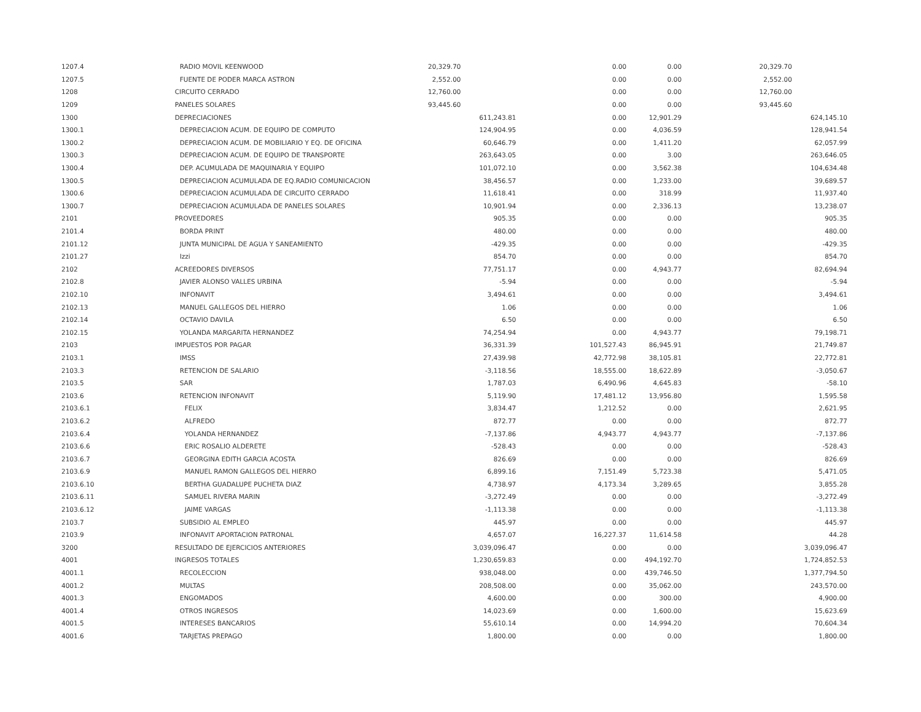| 1207.4 | RADIO MOVIL KEENWOOD | 20,329.70 | | 0.00 | 0.00 | 20,329.70 | |
| 1207.5 | FUENTE DE PODER MARCA ASTRON | 2,552.00 | | 0.00 | 0.00 | 2,552.00 | |
| 1208 | CIRCUITO CERRADO | 12,760.00 | | 0.00 | 0.00 | 12,760.00 | |
| 1209 | PANELES SOLARES | 93,445.60 | | 0.00 | 0.00 | 93,445.60 | |
| 1300 | DEPRECIACIONES | | 611,243.81 | 0.00 | 12,901.29 | | 624,145.10 |
| 1300.1 | DEPRECIACION ACUM. DE EQUIPO DE COMPUTO | | 124,904.95 | 0.00 | 4,036.59 | | 128,941.54 |
| 1300.2 | DEPRECIACION ACUM. DE MOBILIARIO Y EQ. DE OFICINA | | 60,646.79 | 0.00 | 1,411.20 | | 62,057.99 |
| 1300.3 | DEPRECIACION ACUM. DE EQUIPO DE TRANSPORTE | | 263,643.05 | 0.00 | 3.00 | | 263,646.05 |
| 1300.4 | DEP. ACUMULADA DE MAQUINARIA Y EQUIPO | | 101,072.10 | 0.00 | 3,562.38 | | 104,634.48 |
| 1300.5 | DEPRECIACION ACUMULADA DE EQ.RADIO COMUNICACION | | 38,456.57 | 0.00 | 1,233.00 | | 39,689.57 |
| 1300.6 | DEPRECIACION ACUMULADA DE CIRCUITO CERRADO | | 11,618.41 | 0.00 | 318.99 | | 11,937.40 |
| 1300.7 | DEPRECIACION ACUMULADA DE PANELES SOLARES | | 10,901.94 | 0.00 | 2,336.13 | | 13,238.07 |
| 2101 | PROVEEDORES | | 905.35 | 0.00 | 0.00 | | 905.35 |
| 2101.4 | BORDA PRINT | | 480.00 | 0.00 | 0.00 | | 480.00 |
| 2101.12 | JUNTA MUNICIPAL DE AGUA Y SANEAMIENTO | | -429.35 | 0.00 | 0.00 | | -429.35 |
| 2101.27 | Izzi | | 854.70 | 0.00 | 0.00 | | 854.70 |
| 2102 | ACREEDORES DIVERSOS | | 77,751.17 | 0.00 | 4,943.77 | | 82,694.94 |
| 2102.8 | JAVIER ALONSO VALLES URBINA | | -5.94 | 0.00 | 0.00 | | -5.94 |
| 2102.10 | INFONAVIT | | 3,494.61 | 0.00 | 0.00 | | 3,494.61 |
| 2102.13 | MANUEL GALLEGOS DEL HIERRO | | 1.06 | 0.00 | 0.00 | | 1.06 |
| 2102.14 | OCTAVIO DAVILA | | 6.50 | 0.00 | 0.00 | | 6.50 |
| 2102.15 | YOLANDA MARGARITA HERNANDEZ | | 74,254.94 | 0.00 | 4,943.77 | | 79,198.71 |
| 2103 | IMPUESTOS POR PAGAR | | 36,331.39 | 101,527.43 | 86,945.91 | | 21,749.87 |
| 2103.1 | IMSS | | 27,439.98 | 42,772.98 | 38,105.81 | | 22,772.81 |
| 2103.3 | RETENCION DE SALARIO | | -3,118.56 | 18,555.00 | 18,622.89 | | -3,050.67 |
| 2103.5 | SAR | | 1,787.03 | 6,490.96 | 4,645.83 | | -58.10 |
| 2103.6 | RETENCION INFONAVIT | | 5,119.90 | 17,481.12 | 13,956.80 | | 1,595.58 |
| 2103.6.1 | FELIX | | 3,834.47 | 1,212.52 | 0.00 | | 2,621.95 |
| 2103.6.2 | ALFREDO | | 872.77 | 0.00 | 0.00 | | 872.77 |
| 2103.6.4 | YOLANDA HERNANDEZ | | -7,137.86 | 4,943.77 | 4,943.77 | | -7,137.86 |
| 2103.6.6 | ERIC ROSALIO ALDERETE | | -528.43 | 0.00 | 0.00 | | -528.43 |
| 2103.6.7 | GEORGINA EDITH GARCIA ACOSTA | | 826.69 | 0.00 | 0.00 | | 826.69 |
| 2103.6.9 | MANUEL RAMON GALLEGOS DEL HIERRO | | 6,899.16 | 7,151.49 | 5,723.38 | | 5,471.05 |
| 2103.6.10 | BERTHA GUADALUPE PUCHETA DIAZ | | 4,738.97 | 4,173.34 | 3,289.65 | | 3,855.28 |
| 2103.6.11 | SAMUEL RIVERA MARIN | | -3,272.49 | 0.00 | 0.00 | | -3,272.49 |
| 2103.6.12 | JAIME VARGAS | | -1,113.38 | 0.00 | 0.00 | | -1,113.38 |
| 2103.7 | SUBSIDIO AL EMPLEO | | 445.97 | 0.00 | 0.00 | | 445.97 |
| 2103.9 | INFONAVIT APORTACION PATRONAL | | 4,657.07 | 16,227.37 | 11,614.58 | | 44.28 |
| 3200 | RESULTADO DE EJERCICIOS ANTERIORES | | 3,039,096.47 | 0.00 | 0.00 | | 3,039,096.47 |
| 4001 | INGRESOS TOTALES | | 1,230,659.83 | 0.00 | 494,192.70 | | 1,724,852.53 |
| 4001.1 | RECOLECCION | | 938,048.00 | 0.00 | 439,746.50 | | 1,377,794.50 |
| 4001.2 | MULTAS | | 208,508.00 | 0.00 | 35,062.00 | | 243,570.00 |
| 4001.3 | ENGOMADOS | | 4,600.00 | 0.00 | 300.00 | | 4,900.00 |
| 4001.4 | OTROS INGRESOS | | 14,023.69 | 0.00 | 1,600.00 | | 15,623.69 |
| 4001.5 | INTERESES BANCARIOS | | 55,610.14 | 0.00 | 14,994.20 | | 70,604.34 |
| 4001.6 | TARJETAS PREPAGO | | 1,800.00 | 0.00 | 0.00 | | 1,800.00 |